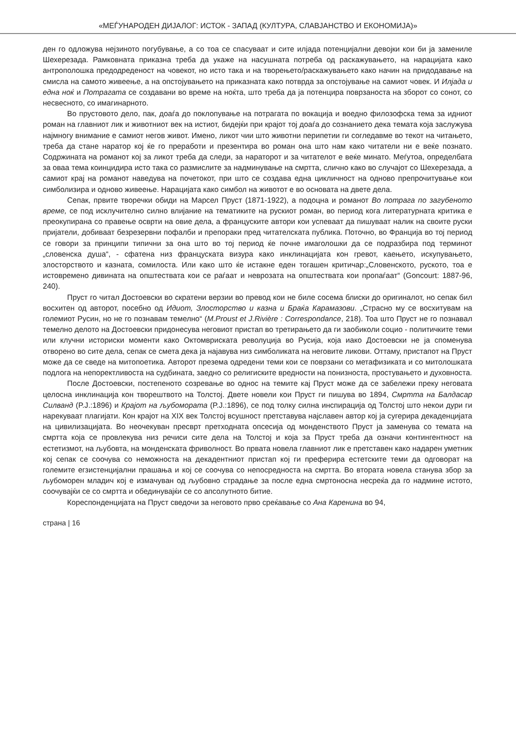«МЕЃУНАРОДЕН ДИЈАЛОГ: ИСТОК - ЗАПАД (КУЛТУРА, СЛАВЈАНСТВО И ЕКОНОМИЈА)»
ден го одложува нејзиното погубување, а со тоа се спасуваат и сите илјада потенцијални девојки кои би ја замениле Шехерезада. Рамковната приказна треба да укаже на насушната потреба од раскажувањето, на нарацијата како антрополошка предодреденост на човекот, но исто така и на творењето/раскажувањето како начин на придодавање на смисла на самото живеење, а на опстојувањето на приказната како потврда за опстојување на самиот човек. И Илјада и една ноќ и Потрагата се создавани во време на ноќта, што треба да ја потенцира поврзаноста на зборот со сонот, со несвесното, со имагинарното.
Во прустовото дело, пак, доаѓа до поклопување на потрагата по вокација и воедно филозофска тема за идниот роман на главниот лик и животниот век на истиот, бидејќи при крајот тој доаѓа до сознанието дека темата која заслужува најмногу внимание е самиот негов живот. Имено, ликот чии што животни перипетии ги согледавме во текот на читањето, треба да стане наратор кој ќе го преработи и презентира во роман она што нам како читатели ни е веќе познато. Содржината на романот кој за ликот треба да следи, за нараторот и за читателот е веќе минато. Меѓутоа, определбата за оваа тема коинцидира исто така со размислите за надминување на смртта, слично како во случајот со Шехерезада, а самиот крај на романот наведува на почетокот, при што се создава една цикличност на одново препрочитување кои симболизира и одново живеење. Нарацијата како симбол на животот е во основата на двете дела.
Сепак, првите творечки обиди на Марсел Пруст (1871-1922), а подоцна и романот Во потрага по загубеното време, се под исклучително силно влијание на тематиките на рускиот роман, во период кога литературната критика е преокупирана со правење осврти на овие дела, а француските автори кои успеваат да пишуваат налик на своите руски пријатели, добиваат безрезервни пофалби и препораки пред читателската публика. Поточно, во Франција во тој период се говори за принципи типични за она што во тој период ќе почне имаголошки да се подразбира под терминот „словенска душа“, - сфатена низ француската визура како инклинацијата кон гревот, каењето, искупувањето, злосторството и казната, сомилоста. Или како што ќе истакне еден тогашен критичар:„Словенското, руското, тоа е истовремено дивината на општествата кои се раѓаат и неврозата на општествата кои пропаѓаат“ (Goncourt: 1887-96, 240).
Пруст го читал Достоевски во скратени верзии во превод кои не биле сосема блиски до оригиналот, но сепак бил восхитен од авторот, посебно од Идиот, Злосторство и казна и Браќа Карамазови. „Страсно му се восхитувам на големиот Русин, но не го познавам темелно“ (M.Proust et J.Rivière : Correspondance, 218). Тоа што Пруст не го познавал темелно делото на Достоевски придонесува неговиот пристап во третирањето да ги заобиколи социо - политичките теми или клучни историски моменти како Октомвриската револуција во Русија, која иако Достоевски не ја споменува отворено во сите дела, сепак се смета дека ја најавува низ симболиката на неговите ликови. Оттаму, пристапот на Пруст може да се сведе на митопоетика. Авторот презема одредени теми кои се поврзани со метафизиката и со митолошката подлога на непоректливоста на судбината, заедно со религиските вредности на понизноста, простувањето и духовноста.
После Достоевски, постепеното созревање во однос на темите кај Пруст може да се забележи преку неговата целосна инклинација кон творештвото на Толстој. Двете новели кои Пруст ги пишува во 1894, Смртта на Балдасар Силванд (P.J.:1896) и Крајот на љубомората (P.J.:1896), се под толку силна инспирација од Толстој што некои дури ги нарекуваат плагијати. Кон крајот на XIX век Толстој всушност претставува најславен автор кој ја сугерира декаденцијата на цивилизацијата. Во неочекуван пресврт претходната опсесија од монденството Пруст ја заменува со темата на смртта која се провлекува низ речиси сите дела на Толстој и која за Пруст треба да означи контингентност на естетизмот, на љубовта, на монденската фриволност. Во првата новела главниот лик е претставен како надарен уметник кој сепак се соочува со неможноста на декадентниот пристап кој ги преферира естетските теми да одговорат на големите егзистенцијални прашања и кој се соочува со непосредноста на смртта. Во втората новела станува збор за љубоморен младич кој е измачуван од љубовно страдање за после една смртоносна несреќа да го надмине истото, соочувајќи се со смртта и обединувајќи се со апсолутното битие.
Кореспонденцијата на Пруст сведочи за неговото прво среќавање со Ана Каренина во 94,
страна | 16